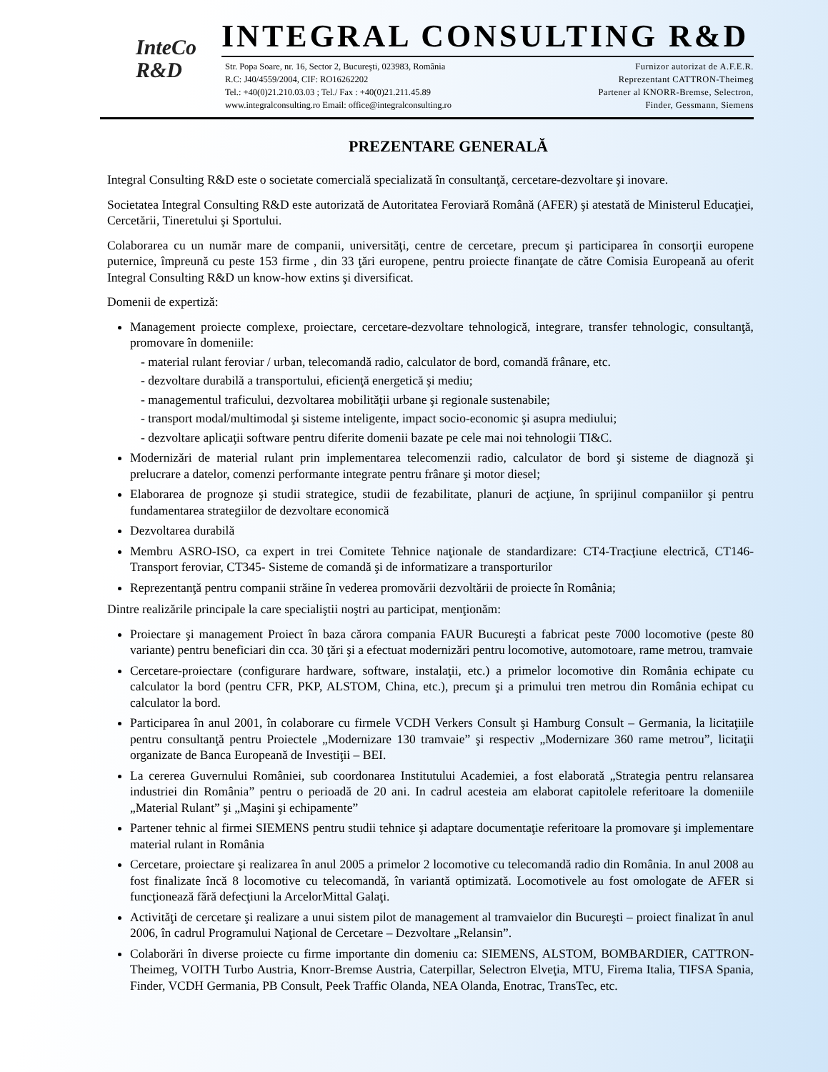InteCo
R&D
INTEGRAL CONSULTING R&D
Str. Popa Soare, nr. 16, Sector 2, Bucureşti, 023983, România
R.C: J40/4559/2004, CIF: RO16262202
Tel.: +40(0)21.210.03.03 ; Tel./ Fax : +40(0)21.211.45.89
www.integralconsulting.ro Email: office@integralconsulting.ro
Furnizor autorizat de A.F.E.R.
Reprezentant CATTRON-Theimeg
Partener al KNORR-Bremse, Selectron,
Finder, Gessmann, Siemens
PREZENTARE GENERALĂ
Integral Consulting R&D este o societate comercială specializată în consultanţă, cercetare-dezvoltare şi inovare.
Societatea Integral Consulting R&D este autorizată de Autoritatea Feroviară Română (AFER) şi atestată de Ministerul Educaţiei, Cercetării, Tineretului şi Sportului.
Colaborarea cu un număr mare de companii, universităţi, centre de cercetare, precum şi participarea în consorţii europene puternice, împreună cu peste 153 firme , din 33 ţări europene, pentru proiecte finanţate de către Comisia Europeană au oferit Integral Consulting R&D un know-how extins şi diversificat.
Domenii de expertiză:
Management proiecte complexe, proiectare, cercetare-dezvoltare tehnologică, integrare, transfer tehnologic, consultanţă, promovare în domeniile:
- material rulant feroviar / urban, telecomandă radio, calculator de bord, comandă frânare, etc.
- dezvoltare durabilă a transportului, eficienţă energetică şi mediu;
- managementul traficului, dezvoltarea mobilităţii urbane şi regionale sustenabile;
- transport modal/multimodal şi sisteme inteligente, impact socio-economic şi asupra mediului;
- dezvoltare aplicaţii software pentru diferite domenii bazate pe cele mai noi tehnologii TI&C.
Modernizări de material rulant prin implementarea telecomenzii radio, calculator de bord şi sisteme de diagnoză şi prelucrare a datelor, comenzi performante integrate pentru frânare şi motor diesel;
Elaborarea de prognoze şi studii strategice, studii de fezabilitate, planuri de acţiune, în sprijinul companiilor şi pentru fundamentarea strategiilor de dezvoltare economică
Dezvoltarea durabilă
Membru ASRO-ISO, ca expert in trei Comitete Tehnice naţionale de standardizare: CT4-Tracţiune electrică, CT146- Transport feroviar, CT345- Sisteme de comandă şi de informatizare a transporturilor
Reprezentanţă pentru companii străine în vederea promovării dezvoltării de proiecte în România;
Dintre realizările principale la care specialiştii noştri au participat, menţionăm:
Proiectare şi management Proiect în baza cărora compania FAUR Bucureşti a fabricat peste 7000 locomotive (peste 80 variante) pentru beneficiari din cca. 30 ţări şi a efectuat modernizări pentru locomotive, automotoare, rame metrou, tramvaie
Cercetare-proiectare (configurare hardware, software, instalaţii, etc.) a primelor locomotive din România echipate cu calculator la bord (pentru CFR, PKP, ALSTOM, China, etc.), precum şi a primului tren metrou din România echipat cu calculator la bord.
Participarea în anul 2001, în colaborare cu firmele VCDH Verkers Consult şi Hamburg Consult – Germania, la licitaţiile pentru consultanţă pentru Proiectele „Modernizare 130 tramvaie” şi respectiv „Modernizare 360 rame metrou”, licitaţii organizate de Banca Europeană de Investiţii – BEI.
La cererea Guvernului României, sub coordonarea Institutului Academiei, a fost elaborată „Strategia pentru relansarea industriei din România” pentru o perioadă de 20 ani. In cadrul acesteia am elaborat capitolele referitoare la domeniile „Material Rulant” şi „Maşini şi echipamente”
Partener tehnic al firmei SIEMENS pentru studii tehnice şi adaptare documentaţie referitoare la promovare şi implementare material rulant in România
Cercetare, proiectare şi realizarea în anul 2005 a primelor 2 locomotive cu telecomandă radio din România. In anul 2008 au fost finalizate încă 8 locomotive cu telecomandă, în variantă optimizată. Locomotivele au fost omologate de AFER si funcţionează fără defecţiuni la ArcelorMittal Galaţi.
Activităţi de cercetare şi realizare a unui sistem pilot de management al tramvaielor din Bucureşti – proiect finalizat în anul 2006, în cadrul Programului Naţional de Cercetare – Dezvoltare „Relansin”.
Colaborări în diverse proiecte cu firme importante din domeniu ca: SIEMENS, ALSTOM, BOMBARDIER, CATTRON-Theimeg, VOITH Turbo Austria, Knorr-Bremse Austria, Caterpillar, Selectron Elveţia, MTU, Firema Italia, TIFSA Spania, Finder, VCDH Germania, PB Consult, Peek Traffic Olanda, NEA Olanda, Enotrac, TransTec, etc.